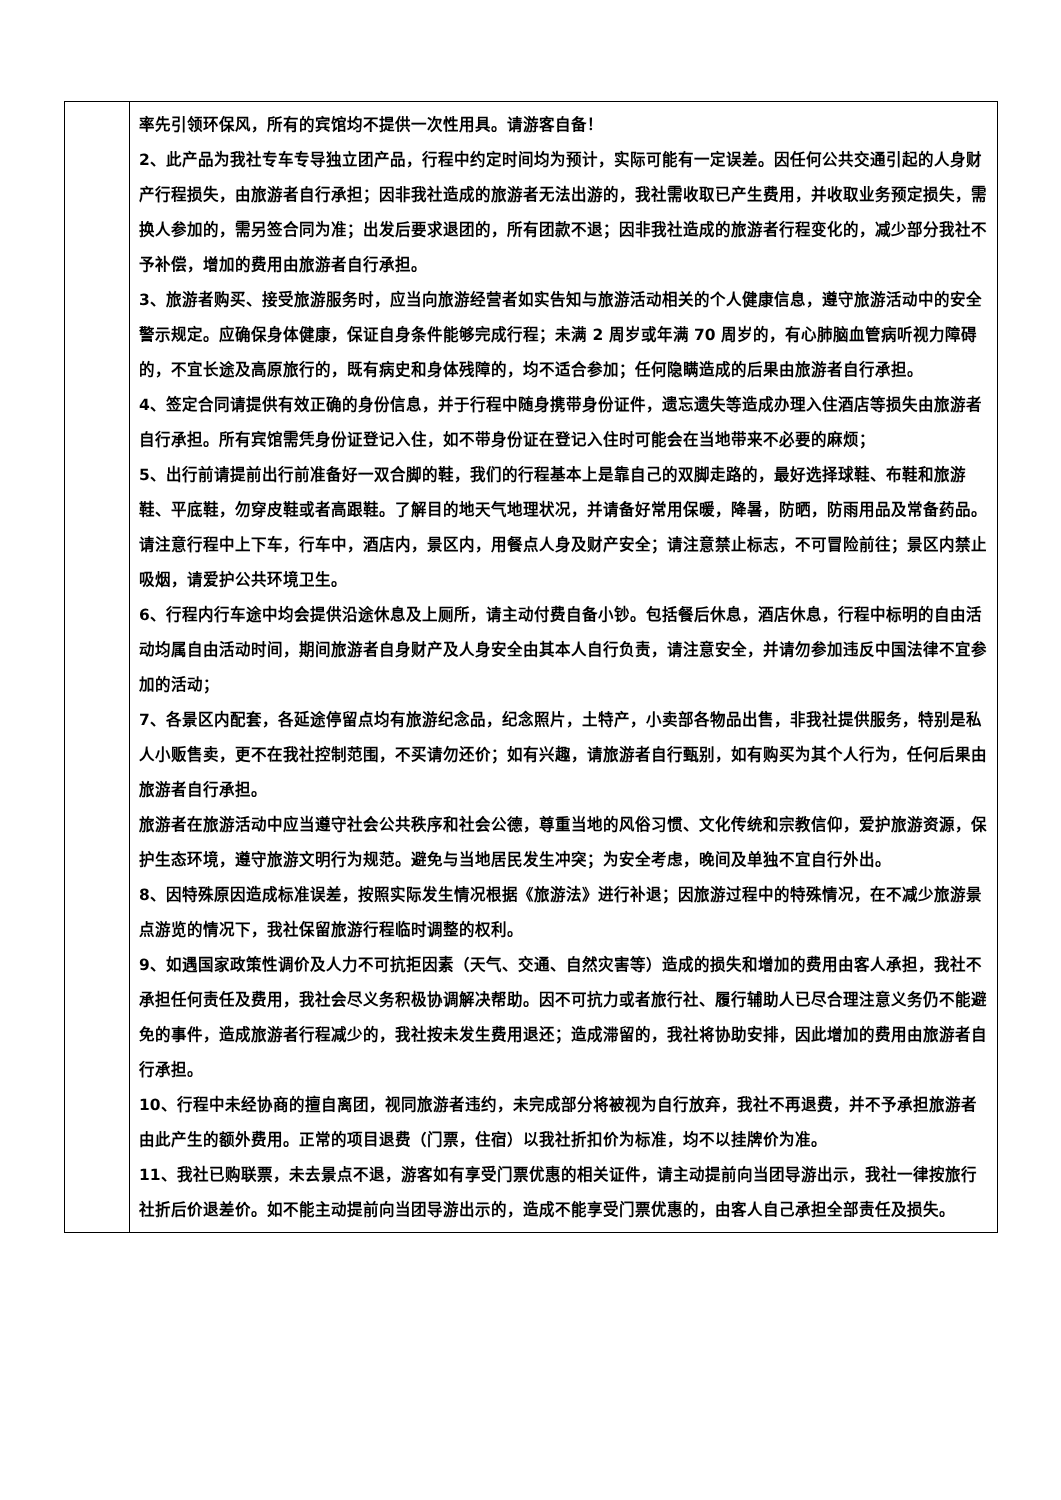| | 率先引领环保风，所有的宾馆均不提供一次性用具。请游客自备！ 2、此产品为我社专车专导独立团产品，行程中约定时间均为预计，实际可能有一定误差。因任何公共交通引起的人身财产行程损失，由旅游者自行承担；因非我社造成的旅游者无法出游的，我社需收取已产生费用，并收取业务预定损失，需换人参加的，需另签合同为准；出发后要求退团的，所有团款不退；因非我社造成的旅游者行程变化的，减少部分我社不予补偿，增加的费用由旅游者自行承担。 3、旅游者购买、接受旅游服务时，应当向旅游经营者如实告知与旅游活动相关的个人健康信息，遵守旅游活动中的安全警示规定。应确保身体健康，保证自身条件能够完成行程；未满 2 周岁或年满 70 周岁的，有心肺脑血管病听视力障碍的，不宜长途及高原旅行的，既有病史和身体残障的，均不适合参加；任何隐瞒造成的后果由旅游者自行承担。 4、签定合同请提供有效正确的身份信息，并于行程中随身携带身份证件，遗忘遗失等造成办理入住酒店等损失由旅游者自行承担。所有宾馆需凭身份证登记入住，如不带身份证在登记入住时可能会在当地带来不必要的麻烦； 5、出行前请提前出行前准备好一双合脚的鞋，我们的行程基本上是靠自己的双脚走路的，最好选择球鞋、布鞋和旅游鞋、平底鞋，勿穿皮鞋或者高跟鞋。了解目的地天气地理状况，并请备好常用保暖，降暑，防晒，防雨用品及常备药品。请注意行程中上下车，行车中，酒店内，景区内，用餐点人身及财产安全；请注意禁止标志，不可冒险前往；景区内禁止吸烟，请爱护公共环境卫生。 6、行程内行车途中均会提供沿途休息及上厕所，请主动付费自备小钞。包括餐后休息，酒店休息，行程中标明的自由活动均属自由活动时间，期间旅游者自身财产及人身安全由其本人自行负责，请注意安全，并请勿参加违反中国法律不宜参加的活动； 7、各景区内配套，各延途停留点均有旅游纪念品，纪念照片，土特产，小卖部各物品出售，非我社提供服务，特别是私人小贩售卖，更不在我社控制范围，不买请勿还价；如有兴趣，请旅游者自行甄别，如有购买为其个人行为，任何后果由旅游者自行承担。 旅游者在旅游活动中应当遵守社会公共秩序和社会公德，尊重当地的风俗习惯、文化传统和宗教信仰，爱护旅游资源，保护生态环境，遵守旅游文明行为规范。避免与当地居民发生冲突；为安全考虑，晚间及单独不宜自行外出。 8、因特殊原因造成标准误差，按照实际发生情况根据《旅游法》进行补退；因旅游过程中的特殊情况，在不减少旅游景点游览的情况下，我社保留旅游行程临时调整的权利。 9、如遇国家政策性调价及人力不可抗拒因素（天气、交通、自然灾害等）造成的损失和增加的费用由客人承担，我社不承担任何责任及费用，我社会尽义务积极协调解决帮助。因不可抗力或者旅行社、履行辅助人已尽合理注意义务仍不能避免的事件，造成旅游者行程减少的，我社按未发生费用退还；造成滞留的，我社将协助安排，因此增加的费用由旅游者自行承担。 10、行程中未经协商的擅自离团，视同旅游者违约，未完成部分将被视为自行放弃，我社不再退费，并不予承担旅游者由此产生的额外费用。正常的项目退费（门票，住宿）以我社折扣价为标准，均不以挂牌价为准。 11、我社已购联票，未去景点不退，游客如有享受门票优惠的相关证件，请主动提前向当团导游出示，我社一律按旅行社折后价退差价。如不能主动提前向当团导游出示的，造成不能享受门票优惠的，由客人自己承担全部责任及损失。 |